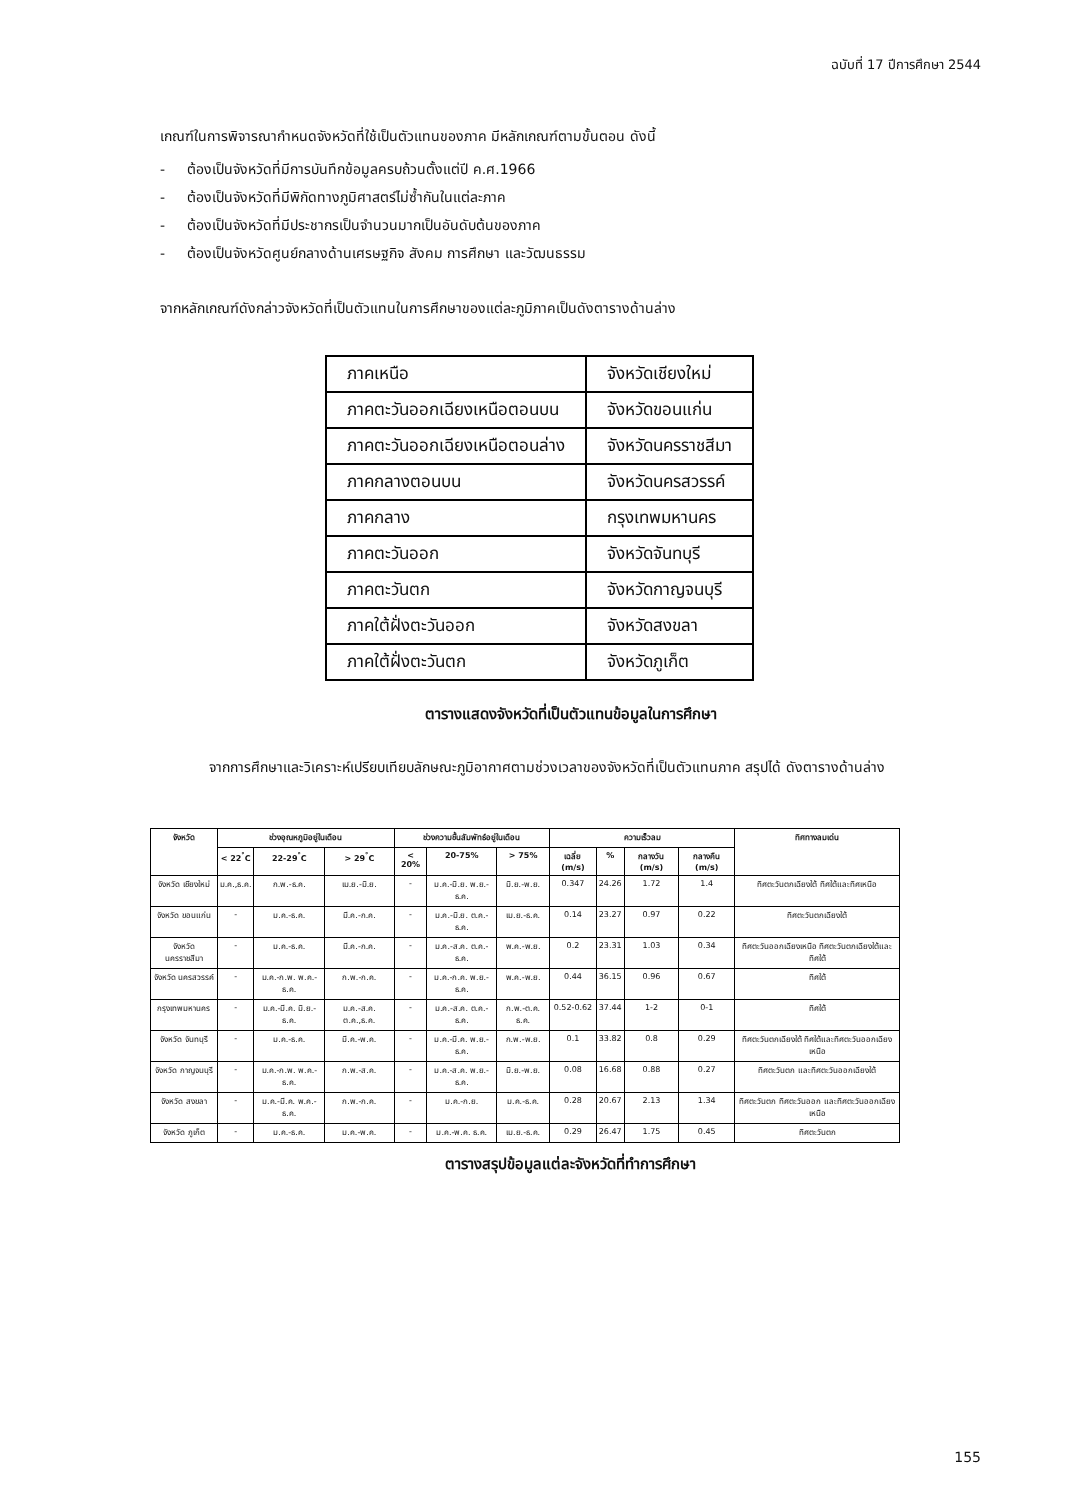ฉบับที่ 17 ปีการศึกษา 2544
เกณฑ์ในการพิจารณากำหนดจังหวัดที่ใช้เป็นตัวแทนของภาค มีหลักเกณฑ์ตามขั้นตอน ดังนี้
- ต้องเป็นจังหวัดที่มีการบันทึกข้อมูลครบถ้วนตั้งแต่ปี ค.ศ.1966
- ต้องเป็นจังหวัดที่มีพิกัดทางภูมิศาสตร์ไม่ซ้ำกันในแต่ละภาค
- ต้องเป็นจังหวัดที่มีประชากรเป็นจำนวนมากเป็นอันดับต้นของภาค
- ต้องเป็นจังหวัดศูนย์กลางด้านเศรษฐกิจ สังคม การศึกษา และวัฒนธรรม
จากหลักเกณฑ์ดังกล่าวจังหวัดที่เป็นตัวแทนในการศึกษาของแต่ละภูมิภาคเป็นดังตารางด้านล่าง
| ภาคเหนือ | จังหวัดเชียงใหม่ |
| ภาคตะวันออกเฉียงเหนือตอนบน | จังหวัดขอนแก่น |
| ภาคตะวันออกเฉียงเหนือตอนล่าง | จังหวัดนครราชสีมา |
| ภาคกลางตอนบน | จังหวัดนครสวรรค์ |
| ภาคกลาง | กรุงเทพมหานคร |
| ภาคตะวันออก | จังหวัดจันทบุรี |
| ภาคตะวันตก | จังหวัดกาญจนบุรี |
| ภาคใต้ฝั่งตะวันออก | จังหวัดสงขลา |
| ภาคใต้ฝั่งตะวันตก | จังหวัดภูเก็ต |
ตารางแสดงจังหวัดที่เป็นตัวแทนข้อมูลในการศึกษา
จากการศึกษาและวิเคราะห์เปรียบเทียบลักษณะภูมิอากาศตามช่วงเวลาของจังหวัดที่เป็นตัวแทนภาค สรุปได้ ดังตารางด้านล่าง
| จังหวัด | ช่วงอุณหภูมิอยู่ในเดือน | | | ช่วงความชื้นสัมพัทธ์อยู่ในเดือน | | | ความเร็วลม | | | | ทิศทางลมเด่น |
| --- | --- | --- | --- | --- | --- | --- | --- | --- | --- | --- | --- |
| | < 22<sup>°</sup>C | 22-29<sup>°</sup>C | > 29<sup>°</sup>C | < 20% | 20-75% | > 75% | เฉลี่ย (m/s) | % | กลางวัน (m/s) | กลางคืน (m/s) | |
| จังหวัด เชียงใหม่ | ม.ค.,ธ.ค. | ก.พ.-ธ.ค. | เม.ย.-มิ.ย. | - | ม.ค.-มิ.ย. พ.ย.-ธ.ค. | มิ.ย.-พ.ย. | 0.347 | 24.26 | 1.72 | 1.4 | ทิศตะวันตกเฉียงใต้ ทิศใต้และทิศเหนือ |
| จังหวัด ขอนแก่น | - | ม.ค.-ธ.ค. | มี.ค.-ก.ค. | - | ม.ค.-มิ.ย. ต.ค.-ธ.ค. | เม.ย.-ธ.ค. | 0.14 | 23.27 | 0.97 | 0.22 | ทิศตะวันตกเฉียงใต้ |
| จังหวัด นครราชสีมา | - | ม.ค.-ธ.ค. | มี.ค.-ก.ค. | - | ม.ค.-ส.ค. ต.ค.-ธ.ค. | พ.ค.-พ.ย. | 0.2 | 23.31 | 1.03 | 0.34 | ทิศตะวันออกเฉียงเหนือ ทิศตะวันตกเฉียงใต้และทิศใต้ |
| จังหวัด นครสวรรค์ | - | ม.ค.-ก.พ. พ.ค.-ธ.ค. | ก.พ.-ก.ค. | - | ม.ค.-ก.ค. พ.ย.-ธ.ค. | พ.ค.-พ.ย. | 0.44 | 36.15 | 0.96 | 0.67 | ทิศใต้ |
| กรุงเทพมหานคร | - | ม.ค.-มี.ค. มิ.ย.-ธ.ค. | ม.ค.-ส.ค. ต.ค.,ธ.ค. | - | ม.ค.-ส.ค. ต.ค.-ธ.ค. | ก.พ.-ต.ค. ธ.ค. | 0.52-0.62 | 37.44 | 1-2 | 0-1 | ทิศใต้ |
| จังหวัด จันทบุรี | - | ม.ค.-ธ.ค. | มี.ค.-พ.ค. | - | ม.ค.-มี.ค. พ.ย.-ธ.ค. | ก.พ.-พ.ย. | 0.1 | 33.82 | 0.8 | 0.29 | ทิศตะวันตกเฉียงใต้ ทิศใต้และทิศตะวันออกเฉียงเหนือ |
| จังหวัด กาญจนบุรี | - | ม.ค.-ก.พ. พ.ค.-ธ.ค. | ก.พ.-ส.ค. | - | ม.ค.-ส.ค. พ.ย.-ธ.ค. | มิ.ย.-พ.ย. | 0.08 | 16.68 | 0.88 | 0.27 | ทิศตะวันตก และทิศตะวันออกเฉียงใต้ |
| จังหวัด สงขลา | - | ม.ค.-มี.ค. พ.ค.-ธ.ค. | ก.พ.-ก.ค. | - | ม.ค.-ก.ย. | ม.ค.-ธ.ค. | 0.28 | 20.67 | 2.13 | 1.34 | ทิศตะวันตก ทิศตะวันออก และทิศตะวันออกเฉียงเหนือ |
| จังหวัด ภูเก็ต | - | ม.ค.-ธ.ค. | ม.ค.-พ.ค. | - | ม.ค.-พ.ค. ธ.ค. | เม.ย.-ธ.ค. | 0.29 | 26.47 | 1.75 | 0.45 | ทิศตะวันตก |
ตารางสรุปข้อมูลแต่ละจังหวัดที่ทำการศึกษา
155